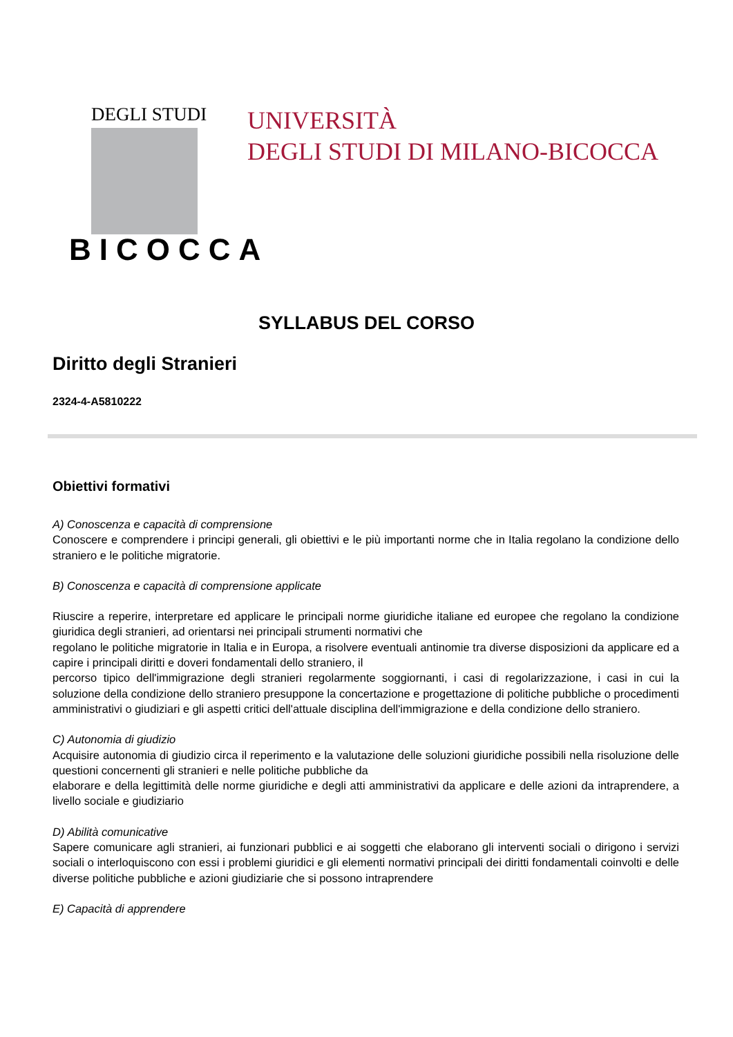DEGLI STUDI
BICOCCA
UNIVERSITÀ
DEGLI STUDI DI MILANO-BICOCCA
SYLLABUS DEL CORSO
Diritto degli Stranieri
2324-4-A5810222
Obiettivi formativi
A) Conoscenza e capacità di comprensione
Conoscere e comprendere i principi generali, gli obiettivi e le più importanti norme che in Italia regolano la condizione dello straniero e le politiche migratorie.
B) Conoscenza e capacità di comprensione applicate
Riuscire a reperire, interpretare ed applicare le principali norme giuridiche italiane ed europee che regolano la condizione giuridica degli stranieri, ad orientarsi nei principali strumenti normativi che
regolano le politiche migratorie in Italia e in Europa, a risolvere eventuali antinomie tra diverse disposizioni da applicare ed a capire i principali diritti e doveri fondamentali dello straniero, il
percorso tipico dell'immigrazione degli stranieri regolarmente soggiornanti, i casi di regolarizzazione, i casi in cui la soluzione della condizione dello straniero presuppone la concertazione e progettazione di politiche pubbliche o procedimenti amministrativi o giudiziari e gli aspetti critici dell'attuale disciplina dell'immigrazione e della condizione dello straniero.
C) Autonomia di giudizio
Acquisire autonomia di giudizio circa il reperimento e la valutazione delle soluzioni giuridiche possibili nella risoluzione delle questioni concernenti gli stranieri e nelle politiche pubbliche da
elaborare e della legittimità delle norme giuridiche e degli atti amministrativi da applicare e delle azioni da intraprendere, a livello sociale e giudiziario
D) Abilità comunicative
Sapere comunicare agli stranieri, ai funzionari pubblici e ai soggetti che elaborano gli interventi sociali o dirigono i servizi sociali o interloquiscono con essi i problemi giuridici e gli elementi normativi principali dei diritti fondamentali coinvolti e delle diverse politiche pubbliche e azioni giudiziarie che si possono intraprendere
E) Capacità di apprendere